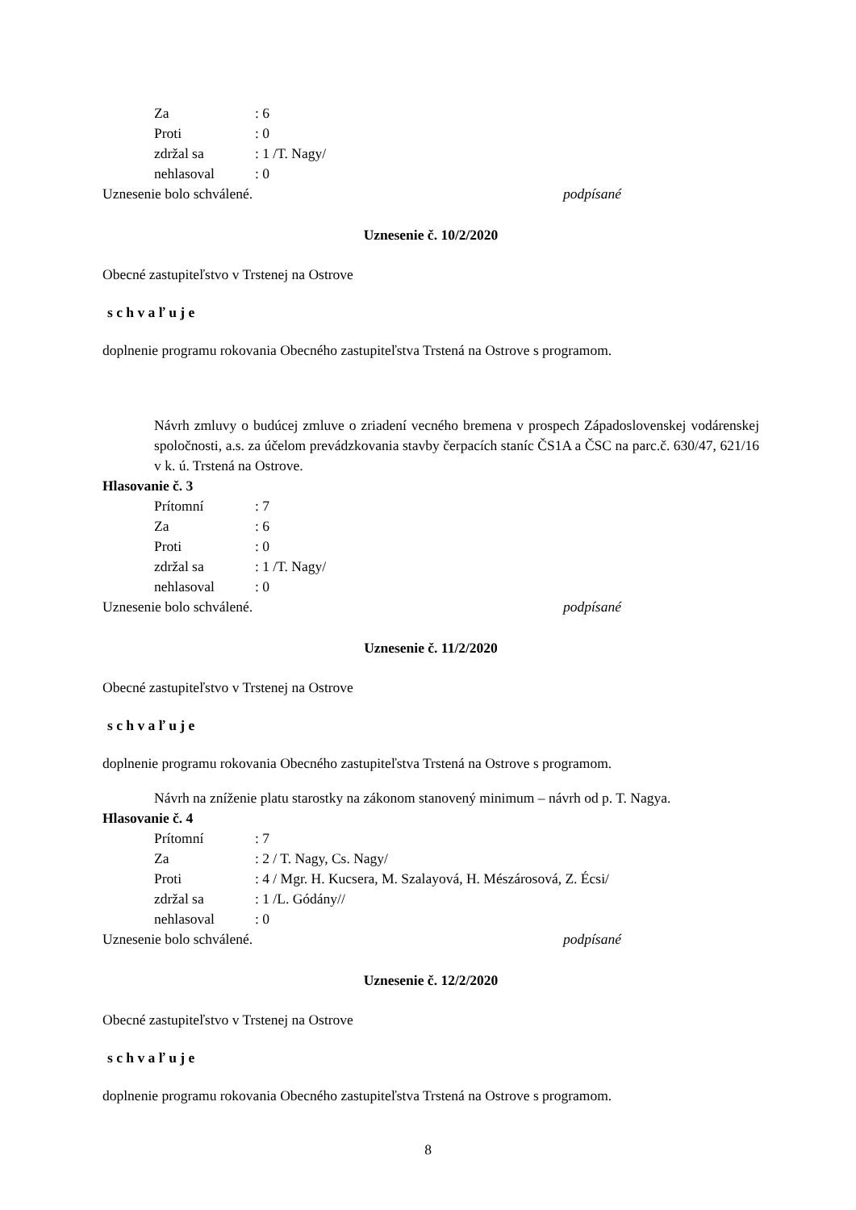Za: 6
Proti: 0
zdržal sa: 1 /T. Nagy/
nehlasoval: 0
Uznesenie bolo schválené. podpísané
Uznesenie č. 10/2/2020
Obecné zastupiteľstvo v Trstenej na Ostrove
s c h v a ľ u j e
doplnenie programu rokovania Obecného zastupiteľstva Trstená na Ostrove s programom.
Návrh zmluvy o budúcej zmluve o zriadení vecného bremena v prospech Západoslovenskej vodárenskej spoločnosti, a.s. za účelom prevádzkovania stavby čerpacích staníc ČS1A a ČSC na parc.č. 630/47, 621/16 v k. ú. Trstená na Ostrove.
Hlasovanie č. 3
Prítomní: 7
Za: 6
Proti: 0
zdržal sa: 1 /T. Nagy/
nehlasoval: 0
Uznesenie bolo schválené. podpísané
Uznesenie č. 11/2/2020
Obecné zastupiteľstvo v Trstenej na Ostrove
s c h v a ľ u j e
doplnenie programu rokovania Obecného zastupiteľstva Trstená na Ostrove s programom.
Návrh na zníženie platu starostky na zákonom stanovený minimum – návrh od p. T. Nagya.
Hlasovanie č. 4
Prítomní: 7
Za: 2 / T. Nagy, Cs. Nagy/
Proti: 4 / Mgr. H. Kucsera, M. Szalayová, H. Mészárosová, Z. Écsi/
zdržal sa: 1 /L. Gódány//
nehlasoval: 0
Uznesenie bolo schválené. podpísané
Uznesenie č. 12/2/2020
Obecné zastupiteľstvo v Trstenej na Ostrove
s c h v a ľ u j e
doplnenie programu rokovania Obecného zastupiteľstva Trstená na Ostrove s programom.
8